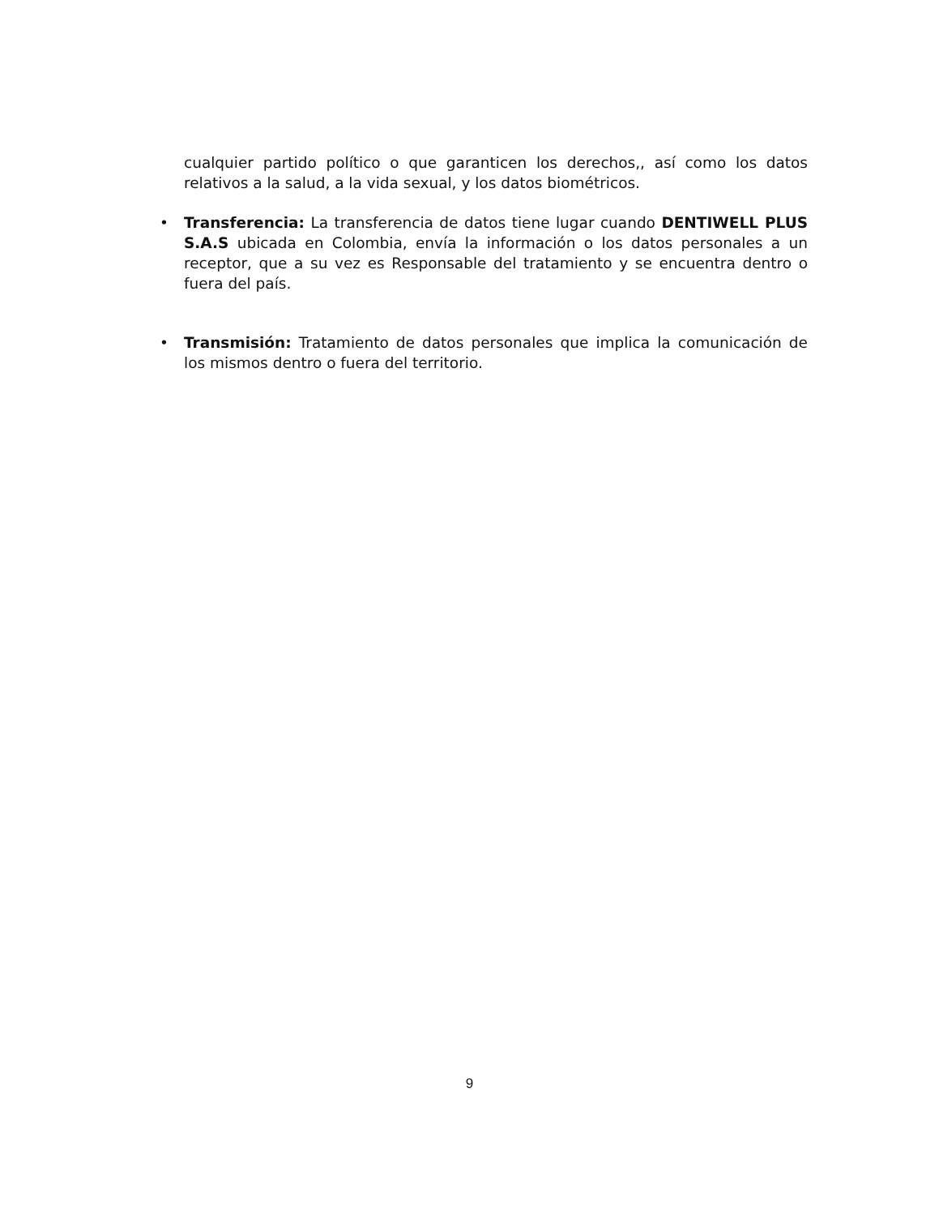cualquier partido político o que garanticen los derechos,, así como los datos relativos a la salud, a la vida sexual, y los datos biométricos.
• Transferencia: La transferencia de datos tiene lugar cuando DENTIWELL PLUS S.A.S ubicada en Colombia, envía la información o los datos personales a un receptor, que a su vez es Responsable del tratamiento y se encuentra dentro o fuera del país.
• Transmisión: Tratamiento de datos personales que implica la comunicación de los mismos dentro o fuera del territorio.
9